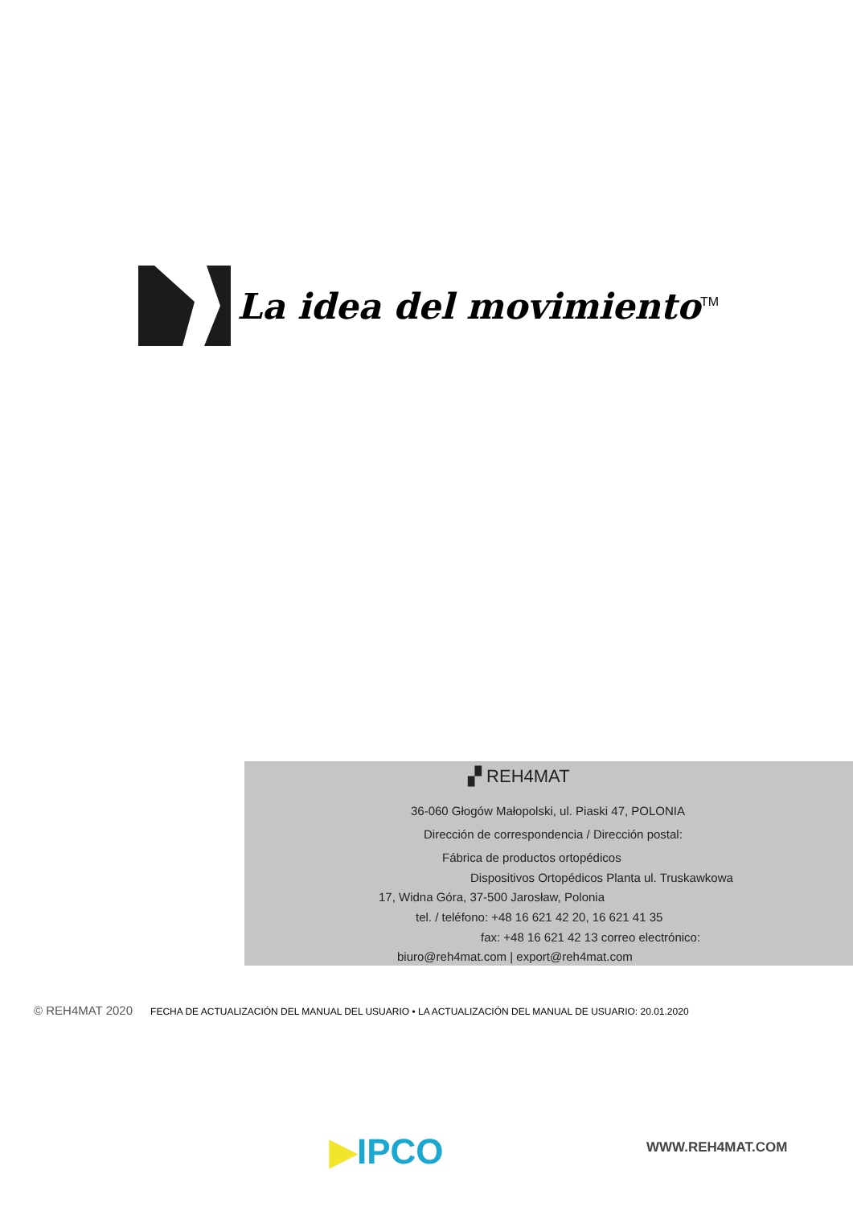La idea del movimiento<sup>TM</sup>
▞ REH4MAT
36-060 Głogów Małopolski, ul. Piaski 47, POLONIA
Dirección de correspondencia / Dirección postal:
Fábrica de productos ortopédicos
Dispositivos Ortopédicos Planta ul. Truskawkowa
17, Widna Góra, 37-500 Jarosław, Polonia
tel. / teléfono: +48 16 621 42 20, 16 621 41 35
fax: +48 16 621 42 13 correo electrónico:
biuro@reh4mat.com | export@reh4mat.com
© REH4MAT 2020 FECHA DE ACTUALIZACIÓN DEL MANUAL DEL USUARIO • LA ACTUALIZACIÓN DEL MANUAL DE USUARIO: 20.01.2020
▶IPCO WWW.REH4MAT.COM